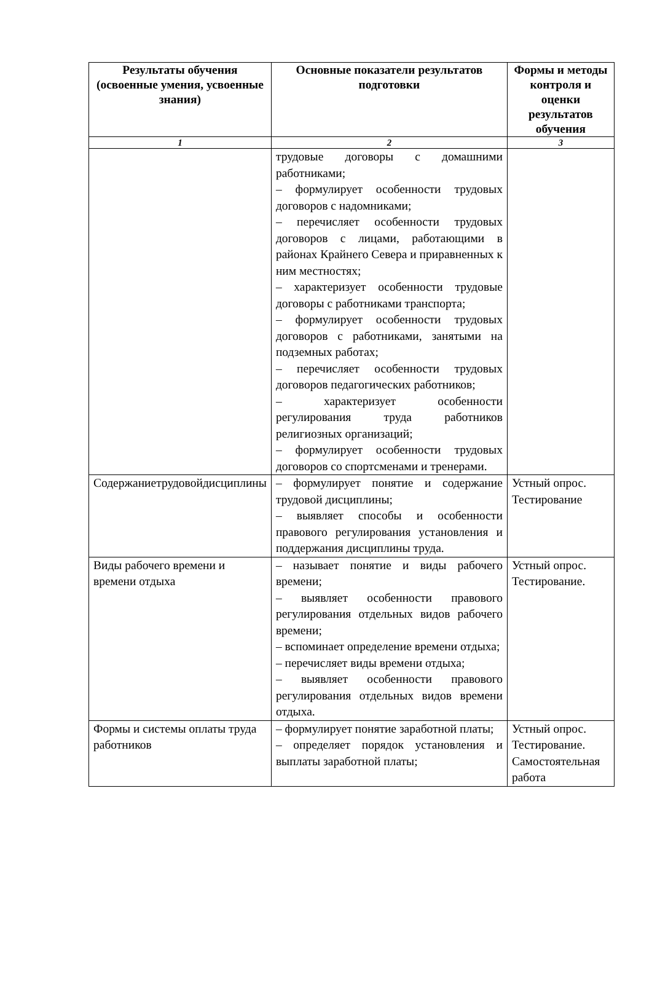| Результаты обучения (освоенные умения, усвоенные знания) | Основные показатели результатов подготовки | Формы и методы контроля и оценки результатов обучения |
| --- | --- | --- |
| 1 | 2 | 3 |
| | трудовые договоры с домашними работниками; – формулирует особенности трудовых договоров с надомниками; – перечисляет особенности трудовых договоров с лицами, работающими в районах Крайнего Севера и приравненных к ним местностях; – характеризует особенности трудовые договоры с работниками транспорта; – формулирует особенности трудовых договоров с работниками, занятыми на подземных работах; – перечисляет особенности трудовых договоров педагогических работников; – характеризует особенности регулирования труда работников религиозных организаций; – формулирует особенности трудовых договоров со спортсменами и тренерами. | |
| Содержаниетрудовойдисциплины | – формулирует понятие и содержание трудовой дисциплины; – выявляет способы и особенности правового регулирования установления и поддержания дисциплины труда. | Устный опрос. Тестирование |
| Виды рабочего времени и времени отдыха | – называет понятие и виды рабочего времени; – выявляет особенности правового регулирования отдельных видов рабочего времени; – вспоминает определение времени отдыха; – перечисляет виды времени отдыха; – выявляет особенности правового регулирования отдельных видов времени отдыха. | Устный опрос. Тестирование. |
| Формы и системы оплаты труда работников | – формулирует понятие заработной платы; – определяет порядок установления и выплаты заработной платы; | Устный опрос. Тестирование. Самостоятельная работа |